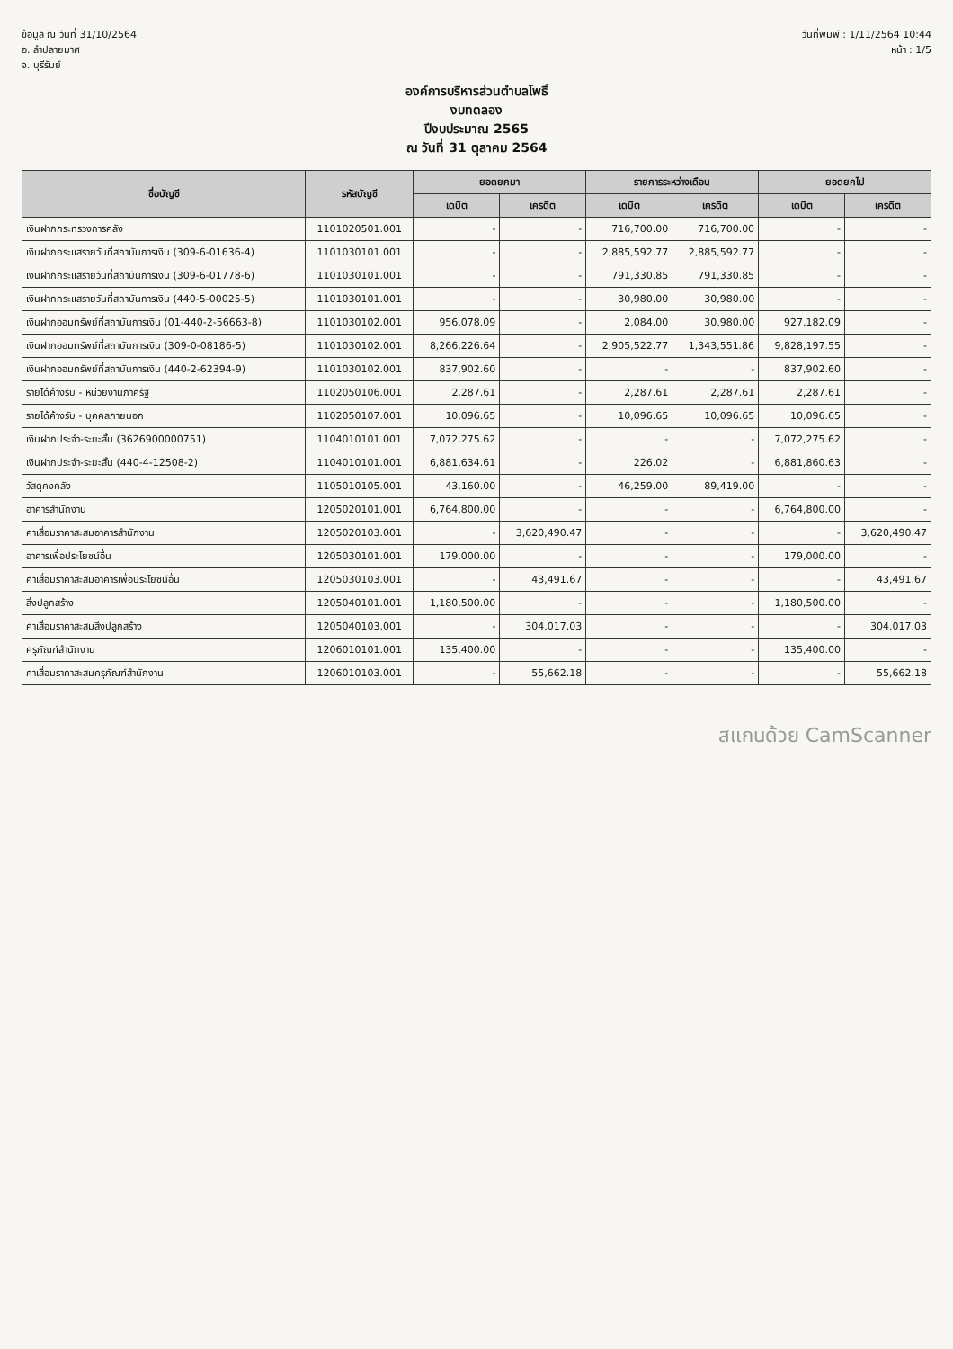ข้อมูล ณ วันที่ 31/10/2564
อ. ลำปลายมาศ
จ. บุรีรัมย์
วันที่พิมพ์ : 1/11/2564 10:44
หน้า : 1/5
องค์การบริหารส่วนตำบลโพธิ์
งบทดลอง
ปีงบประมาณ 2565
ณ วันที่ 31 ตุลาคม 2564
| ชื่อบัญชี | รหัสบัญชี | ยอดยกมา | | รายการระหว่างเดือน | | ยอดยกไป | |
| --- | --- | --- | --- | --- | --- | --- | --- |
| | | เดบิต | เครดิต | เดบิต | เครดิต | เดบิต | เครดิต |
| เงินฝากกระทรวงการคลัง | 1101020501.001 | - | - | 716,700.00 | 716,700.00 | - | - |
| เงินฝากกระแสรายวันที่สถาบันการเงิน (309-6-01636-4) | 1101030101.001 | - | - | 2,885,592.77 | 2,885,592.77 | - | - |
| เงินฝากกระแสรายวันที่สถาบันการเงิน (309-6-01778-6) | 1101030101.001 | - | - | 791,330.85 | 791,330.85 | - | - |
| เงินฝากกระแสรายวันที่สถาบันการเงิน (440-5-00025-5) | 1101030101.001 | - | - | 30,980.00 | 30,980.00 | - | - |
| เงินฝากออมทรัพย์ที่สถาบันการเงิน (01-440-2-56663-8) | 1101030102.001 | 956,078.09 | - | 2,084.00 | 30,980.00 | 927,182.09 | - |
| เงินฝากออมทรัพย์ที่สถาบันการเงิน (309-0-08186-5) | 1101030102.001 | 8,266,226.64 | - | 2,905,522.77 | 1,343,551.86 | 9,828,197.55 | - |
| เงินฝากออมทรัพย์ที่สถาบันการเงิน (440-2-62394-9) | 1101030102.001 | 837,902.60 | - | - | - | 837,902.60 | - |
| รายได้ค้างรับ - หน่วยงานภาครัฐ | 1102050106.001 | 2,287.61 | - | 2,287.61 | 2,287.61 | 2,287.61 | - |
| รายได้ค้างรับ - บุคคลภายนอก | 1102050107.001 | 10,096.65 | - | 10,096.65 | 10,096.65 | 10,096.65 | - |
| เงินฝากประจำ-ระยะสั้น (3626900000751) | 1104010101.001 | 7,072,275.62 | - | - | - | 7,072,275.62 | - |
| เงินฝากประจำ-ระยะสั้น (440-4-12508-2) | 1104010101.001 | 6,881,634.61 | - | 226.02 | - | 6,881,860.63 | - |
| วัสดุคงคลัง | 1105010105.001 | 43,160.00 | - | 46,259.00 | 89,419.00 | - | - |
| อาคารสำนักงาน | 1205020101.001 | 6,764,800.00 | - | - | - | 6,764,800.00 | - |
| ค่าเสื่อมราคาสะสมอาคารสำนักงาน | 1205020103.001 | - | 3,620,490.47 | - | - | - | 3,620,490.47 |
| อาคารเพื่อประโยชน์อื่น | 1205030101.001 | 179,000.00 | - | - | - | 179,000.00 | - |
| ค่าเสื่อมราคาสะสมอาคารเพื่อประโยชน์อื่น | 1205030103.001 | - | 43,491.67 | - | - | - | 43,491.67 |
| สิ่งปลูกสร้าง | 1205040101.001 | 1,180,500.00 | - | - | - | 1,180,500.00 | - |
| ค่าเสื่อมราคาสะสมสิ่งปลูกสร้าง | 1205040103.001 | - | 304,017.03 | - | - | - | 304,017.03 |
| ครุภัณฑ์สำนักงาน | 1206010101.001 | 135,400.00 | - | - | - | 135,400.00 | - |
| ค่าเสื่อมราคาสะสมครุภัณฑ์สำนักงาน | 1206010103.001 | - | 55,662.18 | - | - | - | 55,662.18 |
สแกนด้วย CamScanner